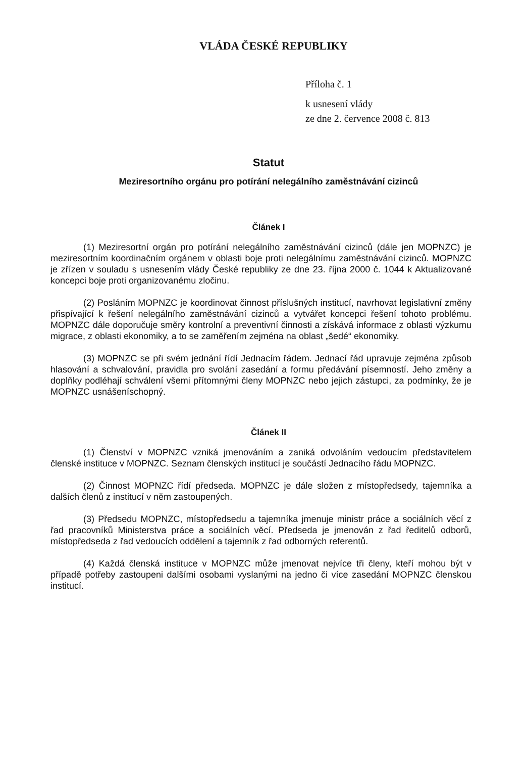VLÁDA ČESKÉ REPUBLIKY
Příloha č. 1
k usnesení vlády
ze dne 2. července 2008 č. 813
Statut
Meziresortního orgánu pro potírání nelegálního zaměstnávání cizinců
Článek I
(1) Meziresortní orgán pro potírání nelegálního zaměstnávání cizinců (dále jen MOPNZC) je meziresortním koordinačním orgánem v oblasti boje proti nelegálnímu zaměstnávání cizinců. MOPNZC je zřízen v souladu s usnesením vlády České republiky ze dne 23. října 2000 č. 1044 k Aktualizované koncepci boje proti organizovanému zločinu.
(2) Posláním MOPNZC je koordinovat činnost příslušných institucí, navrhovat legislativní změny přispívající k řešení nelegálního zaměstnávání cizinců a vytvářet koncepci řešení tohoto problému. MOPNZC dále doporučuje směry kontrolní a preventivní činnosti a získává informace z oblasti výzkumu migrace, z oblasti ekonomiky, a to se zaměřením zejména na oblast „šedé“ ekonomiky.
(3) MOPNZC se při svém jednání řídí Jednacím řádem. Jednací řád upravuje zejména způsob hlasování a schvalování, pravidla pro svolání zasedání a formu předávání písemností. Jeho změny a doplňky podléhají schválení všemi přítomnými členy MOPNZC nebo jejich zástupci, za podmínky, že je MOPNZC usnášeníschopný.
Článek II
(1) Členství v MOPNZC vzniká jmenováním a zaniká odvoláním vedoucím představitelem členské instituce v MOPNZC. Seznam členských institucí je součástí Jednacího řádu MOPNZC.
(2) Činnost MOPNZC řídí předseda. MOPNZC je dále složen z místopředsedy, tajemníka a dalších členů z institucí v něm zastoupených.
(3) Předsedu MOPNZC, místopředsedu a tajemníka jmenuje ministr práce a sociálních věcí z řad pracovníků Ministerstva práce a sociálních věcí. Předseda je jmenován z řad ředitelů odborů, místopředseda z řad vedoucích oddělení a tajemník z řad odborných referentů.
(4) Každá členská instituce v MOPNZC může jmenovat nejvíce tři členy, kteří mohou být v případě potřeby zastoupeni dalšími osobami vyslanými na jedno či více zasedání MOPNZC členskou institucí.